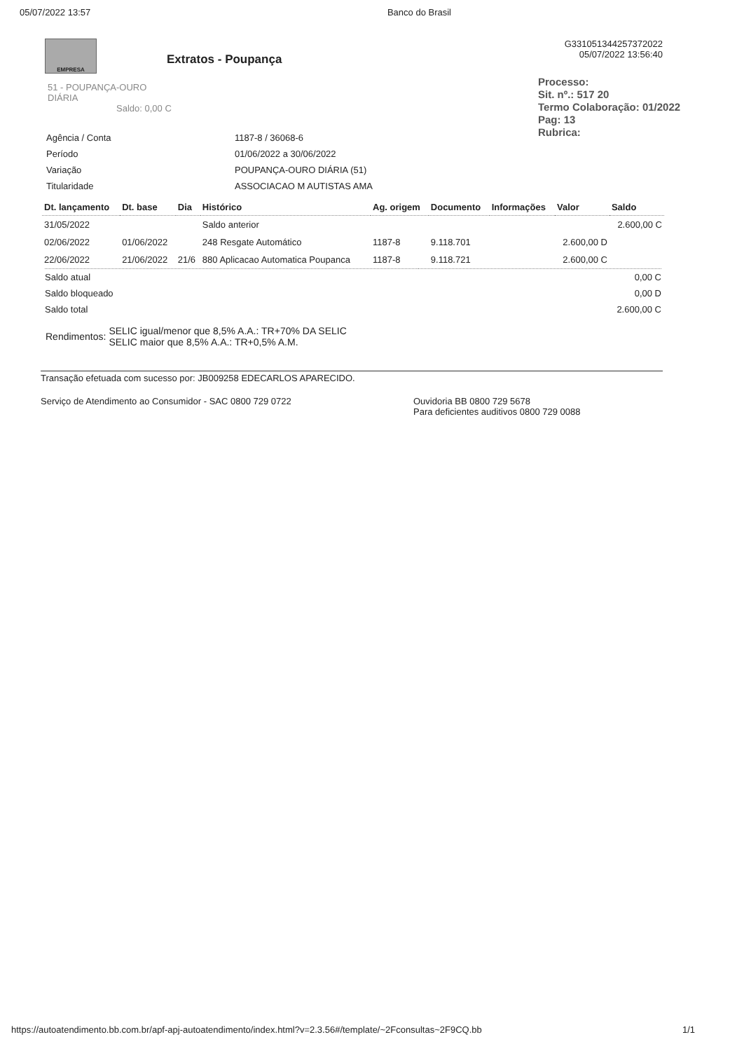05/07/2022 13:57 Banco do Brasil
EMPRESA
Extratos - Poupança
G331051344257372022
05/07/2022 13:56:40
Processo:
Sit. nº.: 517 20
Termo Colaboração: 01/2022
Pag: 13
Rubrica:
51 - POUPANÇA-OURO
DIÁRIA
Saldo: 0,00 C
| Agência / Conta | 1187-8 / 36068-6 |
| Período | 01/06/2022 a 30/06/2022 |
| Variação | POUPANÇA-OURO DIÁRIA (51) |
| Titularidade | ASSOCIACAO M AUTISTAS AMA |
| Dt. lançamento | Dt. base | Dia | Histórico | Ag. origem | Documento | Informações | Valor | Saldo |
| --- | --- | --- | --- | --- | --- | --- | --- | --- |
| 31/05/2022 | | | Saldo anterior | | | | | 2.600,00 C |
| 02/06/2022 | 01/06/2022 | | 248 Resgate Automático | 1187-8 | 9.118.701 | | 2.600,00 D | |
| 22/06/2022 | 21/06/2022 | 21/6 | 880 Aplicacao Automatica Poupanca | 1187-8 | 9.118.721 | | 2.600,00 C | |
| Saldo atual | 0,00 C |
| Saldo bloqueado | 0,00 D |
| Saldo total | 2.600,00 C |
| Rendimentos: | SELIC igual/menor que 8,5% A.A.: TR+70% DA SELIC SELIC maior que 8,5% A.A.: TR+0,5% A.M. |
Transação efetuada com sucesso por: JB009258 EDECARLOS APARECIDO.
Serviço de Atendimento ao Consumidor - SAC 0800 729 0722 Ouvidoria BB 0800 729 5678
Para deficientes auditivos 0800 729 0088
https://autoatendimento.bb.com.br/apf-apj-autoatendimento/index.html?v=2.3.56#/template/~2Fconsultas~2F9CQ.bb 1/1